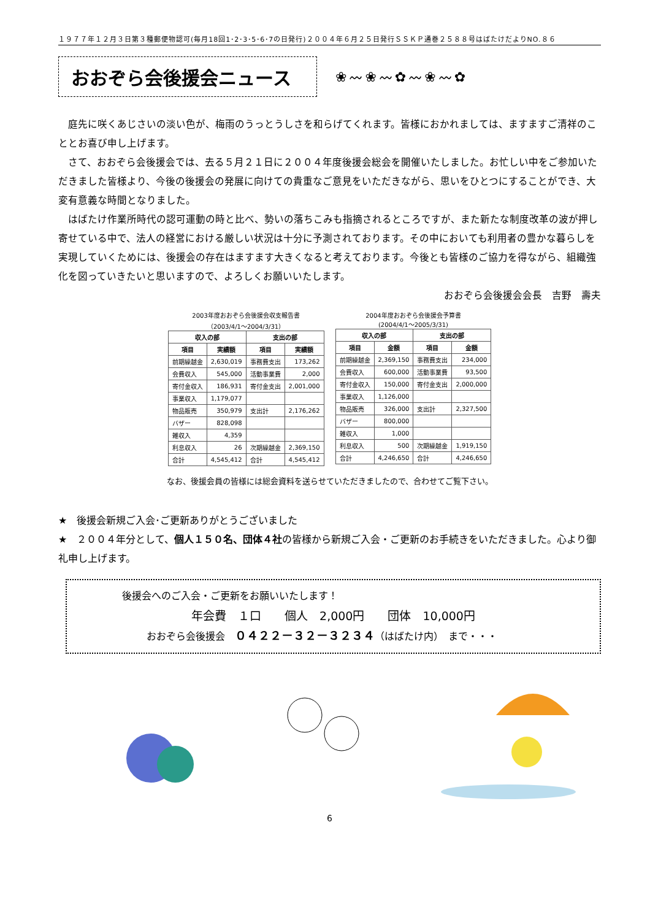１９７７年１２月３日第３種郵便物認可(毎月18回1･2･3･5･6･7の日発行)２００４年６月２５日発行ＳＳＫＰ通巻２５８８号はばたけだよりNO.８６
おおぞら会後援会ニュース
❀〰❀〰✿〰❀〰✿
庭先に咲くあじさいの淡い色が、梅雨のうっとうしさを和らげてくれます。皆様におかれましては、ますますご清祥のこととお喜び申し上げます。
さて、おおぞら会後援会では、去る５月２１日に２００４年度後援会総会を開催いたしました。お忙しい中をご参加いただきました皆様より、今後の後援会の発展に向けての貴重なご意見をいただきながら、思いをひとつにすることができ、大変有意義な時間となりました。
はばたけ作業所時代の認可運動の時と比べ、勢いの落ちこみも指摘されるところですが、また新たな制度改革の波が押し寄せている中で、法人の経営における厳しい状況は十分に予測されております。その中においても利用者の豊かな暮らしを実現していくためには、後援会の存在はますます大きくなると考えております。今後とも皆様のご協力を得ながら、組織強化を図っていきたいと思いますので、よろしくお願いいたします。
おおぞら会後援会会長　吉野　壽夫
2003年度おおぞら会後援会収支報告書
（2003/4/1～2004/3/31）
| 収入の部 | | 支出の部 | |
| --- | --- | --- | --- |
| 項目 | 実績額 | 項目 | 実績額 |
| 前期繰越金 | 2,630,019 | 事務費支出 | 173,262 |
| 会費収入 | 545,000 | 活動事業費 | 2,000 |
| 寄付金収入 | 186,931 | 寄付金支出 | 2,001,000 |
| 事業収入 | 1,179,077 | | |
| 物品販売 | 350,979 | 支出計 | 2,176,262 |
| バザー | 828,098 | | |
| 雑収入 | 4,359 | | |
| 利息収入 | 26 | 次期繰越金 | 2,369,150 |
| 合計 | 4,545,412 | 合計 | 4,545,412 |
2004年度おおぞら会後援会予算書
(2004/4/1～2005/3/31)
| 収入の部 | | 支出の部 | |
| --- | --- | --- | --- |
| 項目 | 金額 | 項目 | 金額 |
| 前期繰越金 | 2,369,150 | 事務費支出 | 234,000 |
| 会費収入 | 600,000 | 活動事業費 | 93,500 |
| 寄付金収入 | 150,000 | 寄付金支出 | 2,000,000 |
| 事業収入 | 1,126,000 | | |
| 物品販売 | 326,000 | 支出計 | 2,327,500 |
| バザー | 800,000 | | |
| 雑収入 | 1,000 | | |
| 利息収入 | 500 | 次期繰越金 | 1,919,150 |
| 合計 | 4,246,650 | 合計 | 4,246,650 |
なお、後援会員の皆様には総会資料を送らせていただきましたので、合わせてご覧下さい。
★　後援会新規ご入会･ご更新ありがとうございました
★　２００４年分として、個人１５０名、団体４社の皆様から新規ご入会・ご更新のお手続きをいただきました。心より御礼申し上げます。
後援会へのご入会・ご更新をお願いいたします！
年会費　１口　　個人　2,000円　　団体　10,000円
おおぞら会後援会　０４２２－３２－３２３４（はばたけ内）　まで・・・
6